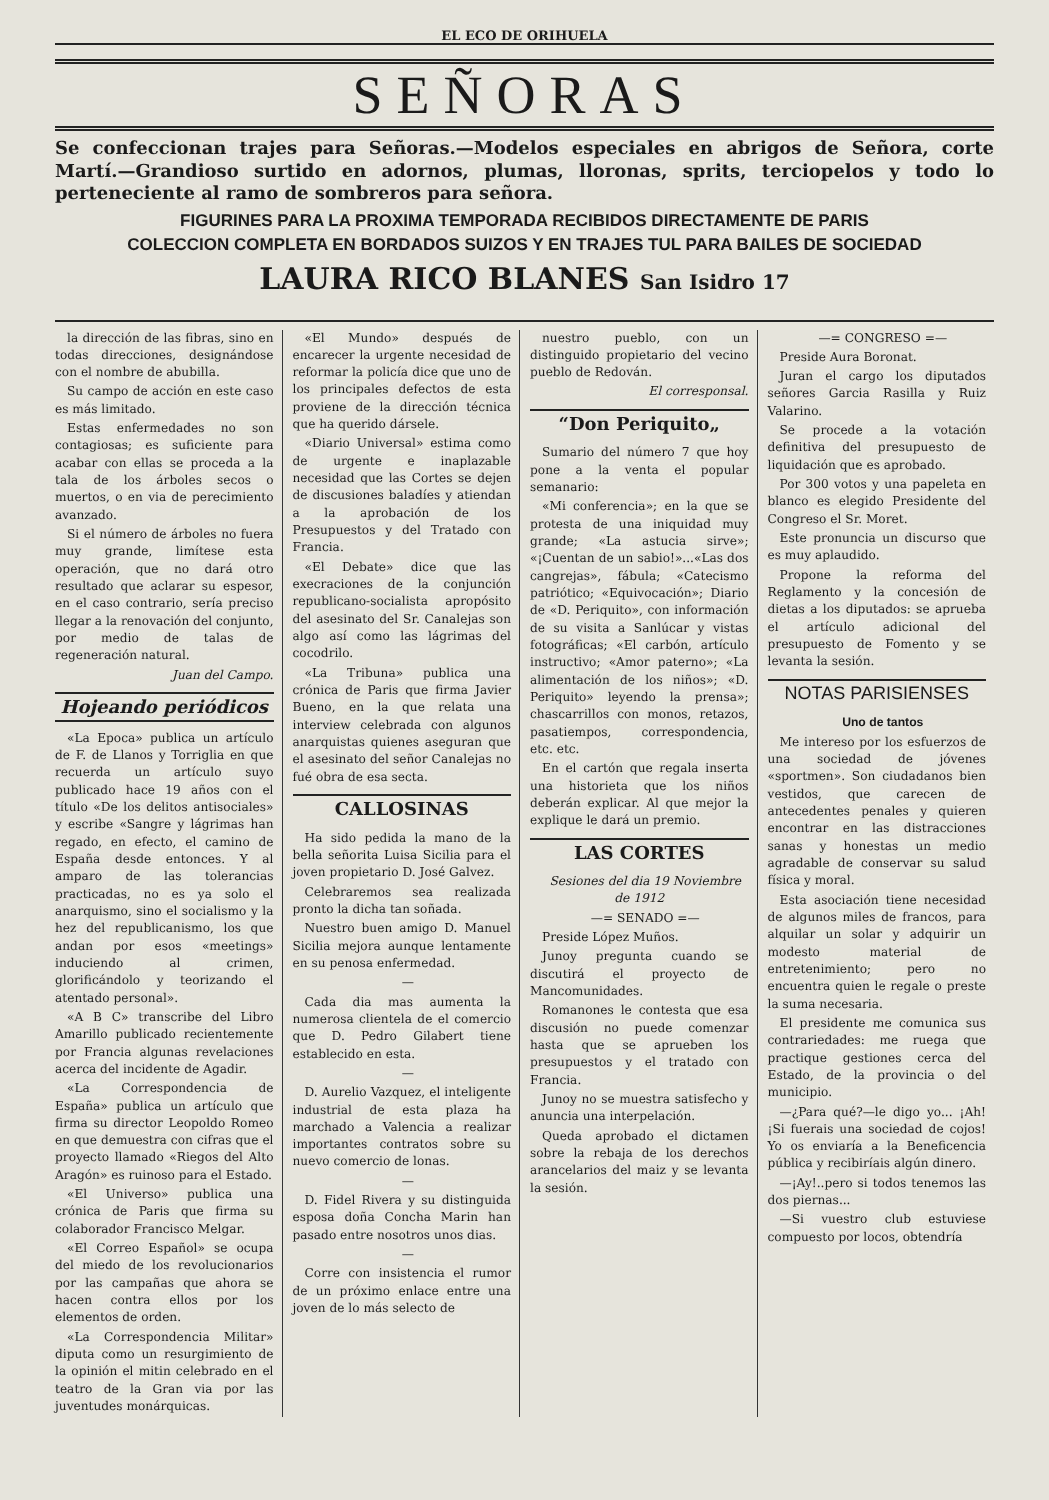EL ECO DE ORIHUELA
SEÑORAS
Se confeccionan trajes para Señoras.—Modelos especiales en abrigos de Señora, corte Martí.—Grandioso surtido en adornos, plumas, lloronas, sprits, terciopelos y todo lo perteneciente al ramo de sombreros para señora.
FIGURINES PARA LA PROXIMA TEMPORADA RECIBIDOS DIRECTAMENTE DE PARIS
COLECCION COMPLETA EN BORDADOS SUIZOS Y EN TRAJES TUL PARA BAILES DE SOCIEDAD
LAURA RICO BLANES San Isidro 17
la dirección de las fibras, sino en todas direcciones, designándose con el nombre de abubilla.
Su campo de acción en este caso es más limitado.
Estas enfermedades no son contagiosas; es suficiente para acabar con ellas se proceda a la tala de los árboles secos o muertos, o en via de perecimiento avanzado.
Si el número de árboles no fuera muy grande, limítese esta operación, que no dará otro resultado que aclarar su espesor, en el caso contrario, sería preciso llegar a la renovación del conjunto, por medio de talas de regeneración natural.
Juan del Campo.
Hojeando periódicos
«La Epoca» publica un artículo de F. de Llanos y Torriglia en que recuerda un artículo suyo publicado hace 19 años con el título «De los delitos antisociales» y escribe «Sangre y lágrimas han regado, en efecto, el camino de España desde entonces. Y al amparo de las tolerancias practicadas, no es ya solo el anarquismo, sino el socialismo y la hez del republicanismo, los que andan por esos «meetings» induciendo al crimen, glorificándolo y teorizando el atentado personal».
«A B C» transcribe del Libro Amarillo publicado recientemente por Francia algunas revelaciones acerca del incidente de Agadir.
«La Correspondencia de España» publica un artículo que firma su director Leopoldo Romeo en que demuestra con cifras que el proyecto llamado «Riegos del Alto Aragón» es ruinoso para el Estado.
«El Universo» publica una crónica de Paris que firma su colaborador Francisco Melgar.
«El Correo Español» se ocupa del miedo de los revolucionarios por las campañas que ahora se hacen contra ellos por los elementos de orden.
«La Correspondencia Militar» diputa como un resurgimiento de la opinión el mitin celebrado en el teatro de la Gran via por las juventudes monárquicas.
«El Mundo» después de encarecer la urgente necesidad de reformar la policía dice que uno de los principales defectos de esta proviene de la dirección técnica que ha querido dársele.
«Diario Universal» estima como de urgente e inaplazable necesidad que las Cortes se dejen de discusiones baladíes y atiendan a la aprobación de los Presupuestos y del Tratado con Francia.
«El Debate» dice que las execraciones de la conjunción republicano-socialista apropósito del asesinato del Sr. Canalejas son algo así como las lágrimas del cocodrilo.
«La Tribuna» publica una crónica de Paris que firma Javier Bueno, en la que relata una interview celebrada con algunos anarquistas quienes aseguran que el asesinato del señor Canalejas no fué obra de esa secta.
CALLOSINAS
Ha sido pedida la mano de la bella señorita Luisa Sicilia para el joven propietario D. José Galvez.
Celebraremos sea realizada pronto la dicha tan soñada.
Nuestro buen amigo D. Manuel Sicilia mejora aunque lentamente en su penosa enfermedad.
—
Cada dia mas aumenta la numerosa clientela de el comercio que D. Pedro Gilabert tiene establecido en esta.
—
D. Aurelio Vazquez, el inteligente industrial de esta plaza ha marchado a Valencia a realizar importantes contratos sobre su nuevo comercio de lonas.
—
D. Fidel Rivera y su distinguida esposa doña Concha Marin han pasado entre nosotros unos dias.
—
Corre con insistencia el rumor de un próximo enlace entre una joven de lo más selecto de
nuestro pueblo, con un distinguido propietario del vecino pueblo de Redován.
El corresponsal.
“Don Periquito„
Sumario del número 7 que hoy pone a la venta el popular semanario:
«Mi conferencia»; en la que se protesta de una iniquidad muy grande; «La astucia sirve»; «¡Cuentan de un sabio!»...«Las dos cangrejas», fábula; «Catecismo patriótico; «Equivocación»; Diario de «D. Periquito», con información de su visita a Sanlúcar y vistas fotográficas; «El carbón, artículo instructivo; «Amor paterno»; «La alimentación de los niños»; «D. Periquito» leyendo la prensa»; chascarrillos con monos, retazos, pasatiempos, correspondencia, etc. etc.
En el cartón que regala inserta una historieta que los niños deberán explicar. Al que mejor la explique le dará un premio.
LAS CORTES
Sesiones del dia 19 Noviembre de 1912
—= SENADO =—
Preside López Muños.
Junoy pregunta cuando se discutirá el proyecto de Mancomunidades.
Romanones le contesta que esa discusión no puede comenzar hasta que se aprueben los presupuestos y el tratado con Francia.
Junoy no se muestra satisfecho y anuncia una interpelación.
Queda aprobado el dictamen sobre la rebaja de los derechos arancelarios del maiz y se levanta la sesión.
—= CONGRESO =—
Preside Aura Boronat.
Juran el cargo los diputados señores Garcia Rasilla y Ruiz Valarino.
Se procede a la votación definitiva del presupuesto de liquidación que es aprobado.
Por 300 votos y una papeleta en blanco es elegido Presidente del Congreso el Sr. Moret.
Este pronuncia un discurso que es muy aplaudido.
Propone la reforma del Reglamento y la concesión de dietas a los diputados: se aprueba el artículo adicional del presupuesto de Fomento y se levanta la sesión.
NOTAS PARISIENSES
Uno de tantos
Me intereso por los esfuerzos de una sociedad de jóvenes «sportmen». Son ciudadanos bien vestidos, que carecen de antecedentes penales y quieren encontrar en las distracciones sanas y honestas un medio agradable de conservar su salud física y moral.
Esta asociación tiene necesidad de algunos miles de francos, para alquilar un solar y adquirir un modesto material de entretenimiento; pero no encuentra quien le regale o preste la suma necesaria.
El presidente me comunica sus contrariedades: me ruega que practique gestiones cerca del Estado, de la provincia o del municipio.
—¿Para qué?—le digo yo... ¡Ah! ¡Si fuerais una sociedad de cojos! Yo os enviaría a la Beneficencia pública y recibiríais algún dinero.
—¡Ay!..pero si todos tenemos las dos piernas...
—Si vuestro club estuviese compuesto por locos, obtendría